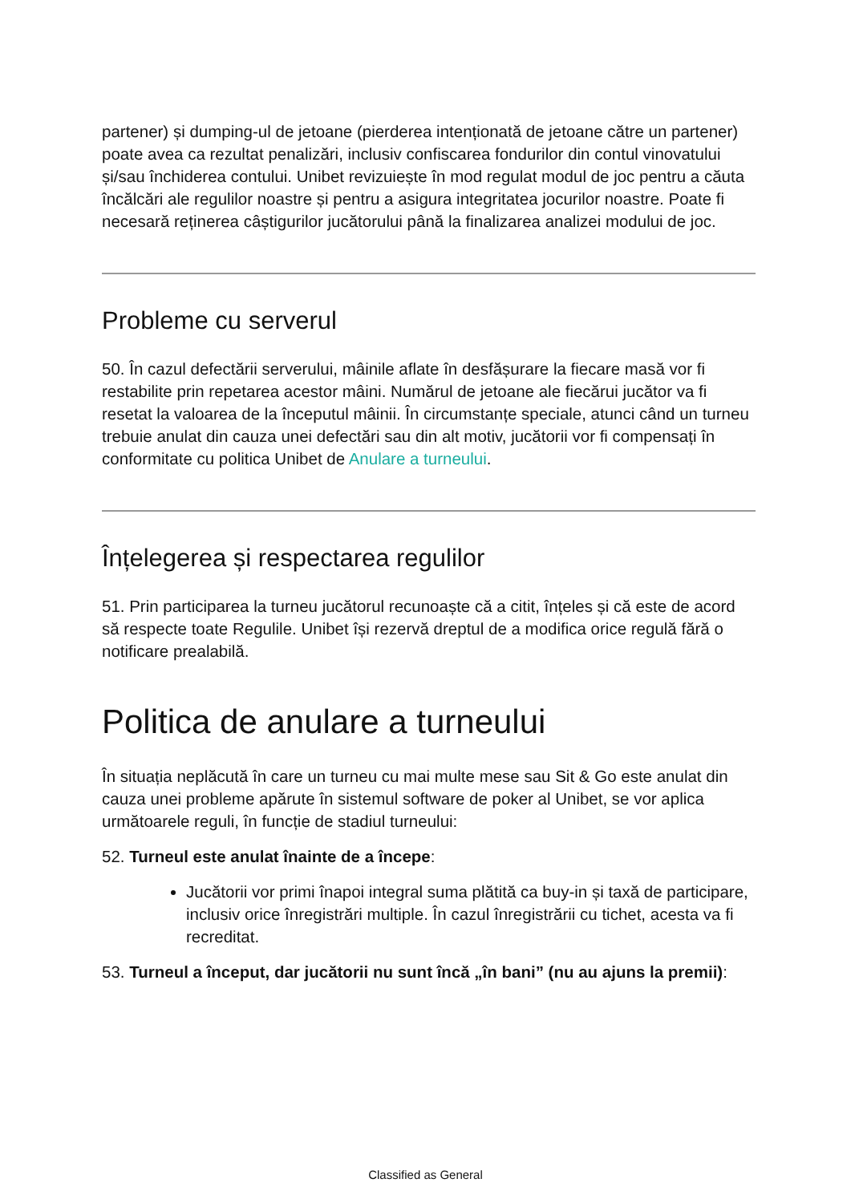partener) și dumping-ul de jetoane (pierderea intenționată de jetoane către un partener) poate avea ca rezultat penalizări, inclusiv confiscarea fondurilor din contul vinovatului și/sau închiderea contului. Unibet revizuiește în mod regulat modul de joc pentru a căuta încălcări ale regulilor noastre și pentru a asigura integritatea jocurilor noastre. Poate fi necesară reținerea câștigurilor jucătorului până la finalizarea analizei modului de joc.
Probleme cu serverul
50. În cazul defectării serverului, mâinile aflate în desfășurare la fiecare masă vor fi restabilite prin repetarea acestor mâini. Numărul de jetoane ale fiecărui jucător va fi resetat la valoarea de la începutul mâinii. În circumstanțe speciale, atunci când un turneu trebuie anulat din cauza unei defectări sau din alt motiv, jucătorii vor fi compensați în conformitate cu politica Unibet de Anulare a turneului.
Înțelegerea și respectarea regulilor
51. Prin participarea la turneu jucătorul recunoaște că a citit, înțeles și că este de acord să respecte toate Regulile. Unibet își rezervă dreptul de a modifica orice regulă fără o notificare prealabilă.
Politica de anulare a turneului
În situația neplăcută în care un turneu cu mai multe mese sau Sit & Go este anulat din cauza unei probleme apărute în sistemul software de poker al Unibet, se vor aplica următoarele reguli, în funcție de stadiul turneului:
52. Turneul este anulat înainte de a începe:
Jucătorii vor primi înapoi integral suma plătită ca buy-in și taxă de participare, inclusiv orice înregistrări multiple. În cazul înregistrării cu tichet, acesta va fi recreditat.
53. Turneul a început, dar jucătorii nu sunt încă „în bani” (nu au ajuns la premii):
Classified as General